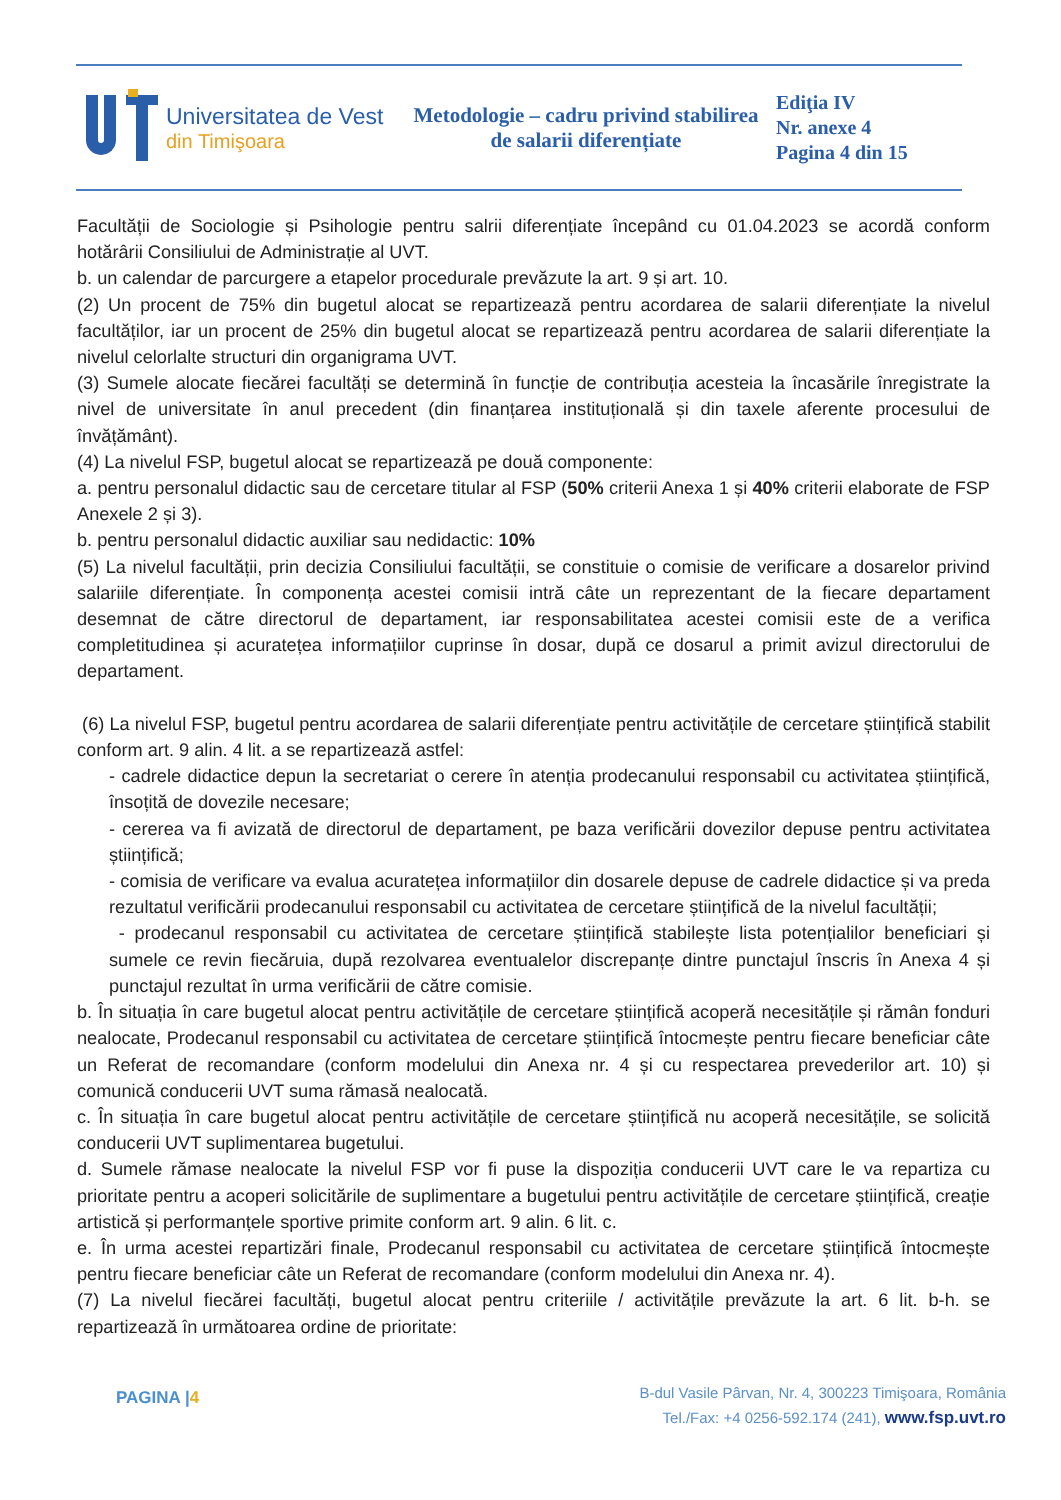Universitatea de Vest
din Timişoara
Metodologie – cadru privind stabilirea de salarii diferențiate
Ediţia IV
Nr. anexe 4
Pagina 4 din 15
Facultății de Sociologie și Psihologie pentru salrii diferențiate începând cu 01.04.2023 se acordă conform hotărârii Consiliului de Administrație al UVT.
b. un calendar de parcurgere a etapelor procedurale prevăzute la art. 9 și art. 10.
(2) Un procent de 75% din bugetul alocat se repartizează pentru acordarea de salarii diferențiate la nivelul facultăților, iar un procent de 25% din bugetul alocat se repartizează pentru acordarea de salarii diferențiate la nivelul celorlalte structuri din organigrama UVT.
(3) Sumele alocate fiecărei facultăți se determină în funcție de contribuția acesteia la încasările înregistrate la nivel de universitate în anul precedent (din finanțarea instituțională și din taxele aferente procesului de învățământ).
(4) La nivelul FSP, bugetul alocat se repartizează pe două componente:
a. pentru personalul didactic sau de cercetare titular al FSP (50% criterii Anexa 1 și 40% criterii elaborate de FSP Anexele 2 și 3).
b. pentru personalul didactic auxiliar sau nedidactic: 10%
(5) La nivelul facultății, prin decizia Consiliului facultății, se constituie o comisie de verificare a dosarelor privind salariile diferențiate. În componența acestei comisii intră câte un reprezentant de la fiecare departament desemnat de către directorul de departament, iar responsabilitatea acestei comisii este de a verifica completitudinea și acuratețea informațiilor cuprinse în dosar, după ce dosarul a primit avizul directorului de departament.
(6) La nivelul FSP, bugetul pentru acordarea de salarii diferențiate pentru activitățile de cercetare științifică stabilit conform art. 9 alin. 4 lit. a se repartizează astfel:
- cadrele didactice depun la secretariat o cerere în atenția prodecanului responsabil cu activitatea științifică, însoțită de dovezile necesare;
- cererea va fi avizată de directorul de departament, pe baza verificării dovezilor depuse pentru activitatea științifică;
- comisia de verificare va evalua acuratețea informațiilor din dosarele depuse de cadrele didactice și va preda rezultatul verificării prodecanului responsabil cu activitatea de cercetare științifică de la nivelul facultății;
- prodecanul responsabil cu activitatea de cercetare științifică stabilește lista potențialilor beneficiari și sumele ce revin fiecăruia, după rezolvarea eventualelor discrepanțe dintre punctajul înscris în Anexa 4 și punctajul rezultat în urma verificării de către comisie.
b. În situația în care bugetul alocat pentru activitățile de cercetare științifică acoperă necesitățile și rămân fonduri nealocate, Prodecanul responsabil cu activitatea de cercetare științifică întocmește pentru fiecare beneficiar câte un Referat de recomandare (conform modelului din Anexa nr. 4 și cu respectarea prevederilor art. 10) și comunică conducerii UVT suma rămasă nealocată.
c. În situația în care bugetul alocat pentru activitățile de cercetare științifică nu acoperă necesitățile, se solicită conducerii UVT suplimentarea bugetului.
d. Sumele rămase nealocate la nivelul FSP vor fi puse la dispoziția conducerii UVT care le va repartiza cu prioritate pentru a acoperi solicitările de suplimentare a bugetului pentru activitățile de cercetare științifică, creație artistică și performanțele sportive primite conform art. 9 alin. 6 lit. c.
e. În urma acestei repartizări finale, Prodecanul responsabil cu activitatea de cercetare științifică întocmește pentru fiecare beneficiar câte un Referat de recomandare (conform modelului din Anexa nr. 4).
(7) La nivelul fiecărei facultăți, bugetul alocat pentru criteriile / activitățile prevăzute la art. 6 lit. b-h. se repartizează în următoarea ordine de prioritate:
PAGINA |4
B-dul Vasile Pârvan, Nr. 4, 300223 Timişoara, România
Tel./Fax: +4 0256-592.174 (241), www.fsp.uvt.ro